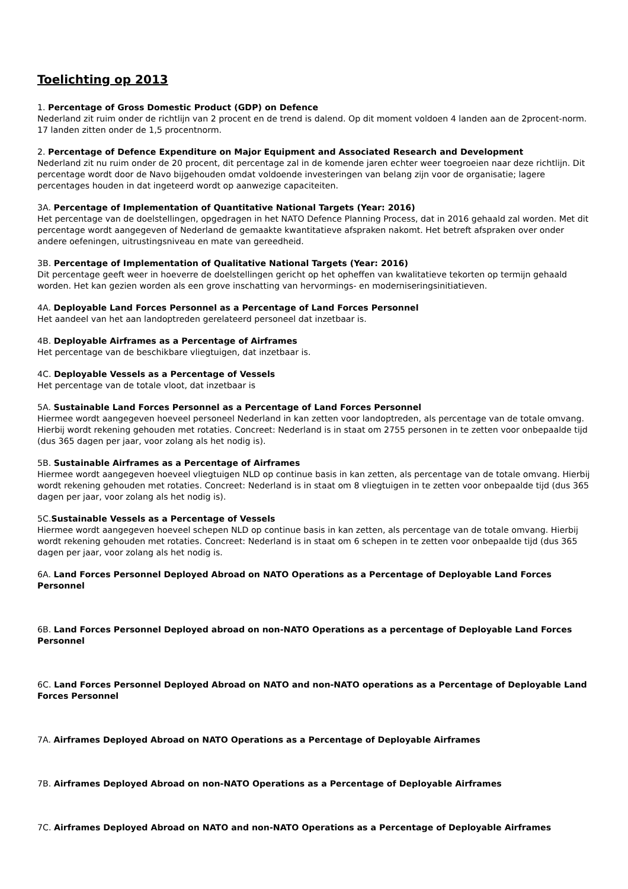Toelichting op 2013
1. Percentage of Gross Domestic Product (GDP) on Defence
Nederland zit ruim onder de richtlijn van 2 procent en de trend is dalend. Op dit moment voldoen 4 landen aan de 2procent-norm. 17 landen zitten onder de 1,5 procentnorm.
2. Percentage of Defence Expenditure on Major Equipment and Associated Research and Development
Nederland zit nu ruim onder de 20 procent, dit percentage zal in de komende jaren echter weer toegroeien naar deze richtlijn. Dit percentage wordt door de Navo bijgehouden omdat voldoende investeringen van belang zijn voor de organisatie; lagere percentages houden in dat ingeteerd wordt op aanwezige capaciteiten.
3A. Percentage of Implementation of Quantitative National Targets (Year: 2016)
Het percentage van de doelstellingen, opgedragen in het NATO Defence Planning Process, dat in 2016 gehaald zal worden. Met dit percentage wordt aangegeven of Nederland de gemaakte kwantitatieve afspraken nakomt. Het betreft afspraken over onder andere oefeningen, uitrustingsniveau en mate van gereedheid.
3B. Percentage of Implementation of Qualitative National Targets (Year: 2016)
Dit percentage geeft weer in hoeverre de doelstellingen gericht op het opheffen van kwalitatieve tekorten op termijn gehaald worden. Het kan gezien worden als een grove inschatting van hervormings- en moderniseringsinitiatieven.
4A. Deployable Land Forces Personnel as a Percentage of Land Forces Personnel
Het aandeel van het aan landoptreden gerelateerd personeel dat inzetbaar is.
4B. Deployable Airframes as a Percentage of Airframes
Het percentage van de beschikbare vliegtuigen, dat inzetbaar is.
4C. Deployable Vessels as a Percentage of Vessels
Het percentage van de totale vloot, dat inzetbaar is
5A. Sustainable Land Forces Personnel as a Percentage of Land Forces Personnel
Hiermee wordt aangegeven hoeveel personeel Nederland in kan zetten voor landoptreden, als percentage van de totale omvang. Hierbij wordt rekening gehouden met rotaties. Concreet: Nederland is in staat om 2755 personen in te zetten voor onbepaalde tijd (dus 365 dagen per jaar, voor zolang als het nodig is).
5B. Sustainable Airframes as a Percentage of Airframes
Hiermee wordt aangegeven hoeveel vliegtuigen NLD op continue basis in kan zetten, als percentage van de totale omvang. Hierbij wordt rekening gehouden met rotaties. Concreet: Nederland is in staat om 8 vliegtuigen in te zetten voor onbepaalde tijd (dus 365 dagen per jaar, voor zolang als het nodig is).
5C.Sustainable Vessels as a Percentage of Vessels
Hiermee wordt aangegeven hoeveel schepen NLD op continue basis in kan zetten, als percentage van de totale omvang. Hierbij wordt rekening gehouden met rotaties. Concreet: Nederland is in staat om 6 schepen in te zetten voor onbepaalde tijd (dus 365 dagen per jaar, voor zolang als het nodig is.
6A. Land Forces Personnel Deployed Abroad on NATO Operations as a Percentage of Deployable Land Forces Personnel
6B. Land Forces Personnel Deployed abroad on non-NATO Operations as a percentage of Deployable Land Forces Personnel
6C. Land Forces Personnel Deployed Abroad on NATO and non-NATO operations as a Percentage of Deployable Land Forces Personnel
7A. Airframes Deployed Abroad on NATO Operations as a Percentage of Deployable Airframes
7B. Airframes Deployed Abroad on non-NATO Operations as a Percentage of Deployable Airframes
7C. Airframes Deployed Abroad on NATO and non-NATO Operations as a Percentage of Deployable Airframes